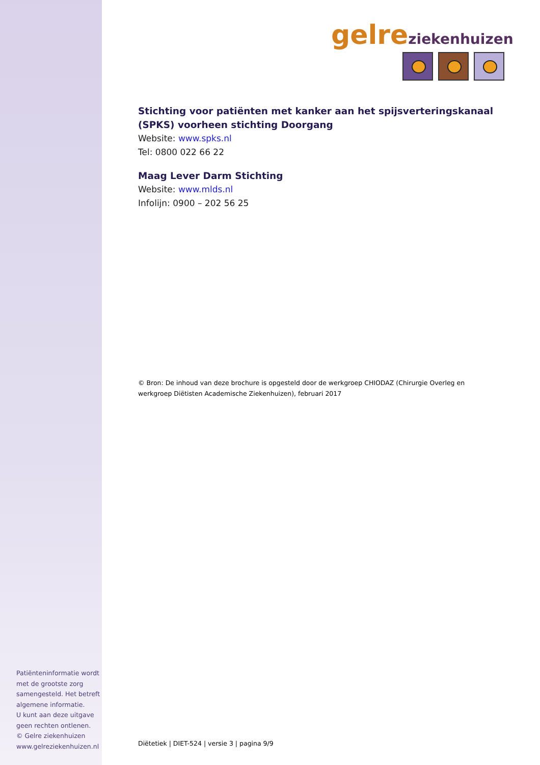Patiënteninformatie wordt met de grootste zorg samengesteld. Het betreft algemene informatie.
U kunt aan deze uitgave geen rechten ontlenen.
© Gelre ziekenhuizen
www.gelreziekenhuizen.nl
gelre ziekenhuizen
Stichting voor patiënten met kanker aan het spijsverteringskanaal (SPKS) voorheen stichting Doorgang
Website: www.spks.nl
Tel: 0800 022 66 22
Maag Lever Darm Stichting
Website: www.mlds.nl
Infolijn: 0900 – 202 56 25
© Bron: De inhoud van deze brochure is opgesteld door de werkgroep CHIODAZ (Chirurgie Overleg en werkgroep Diëtisten Academische Ziekenhuizen), februari 2017
Diëtetiek | DIET-524 | versie 3 | pagina 9/9